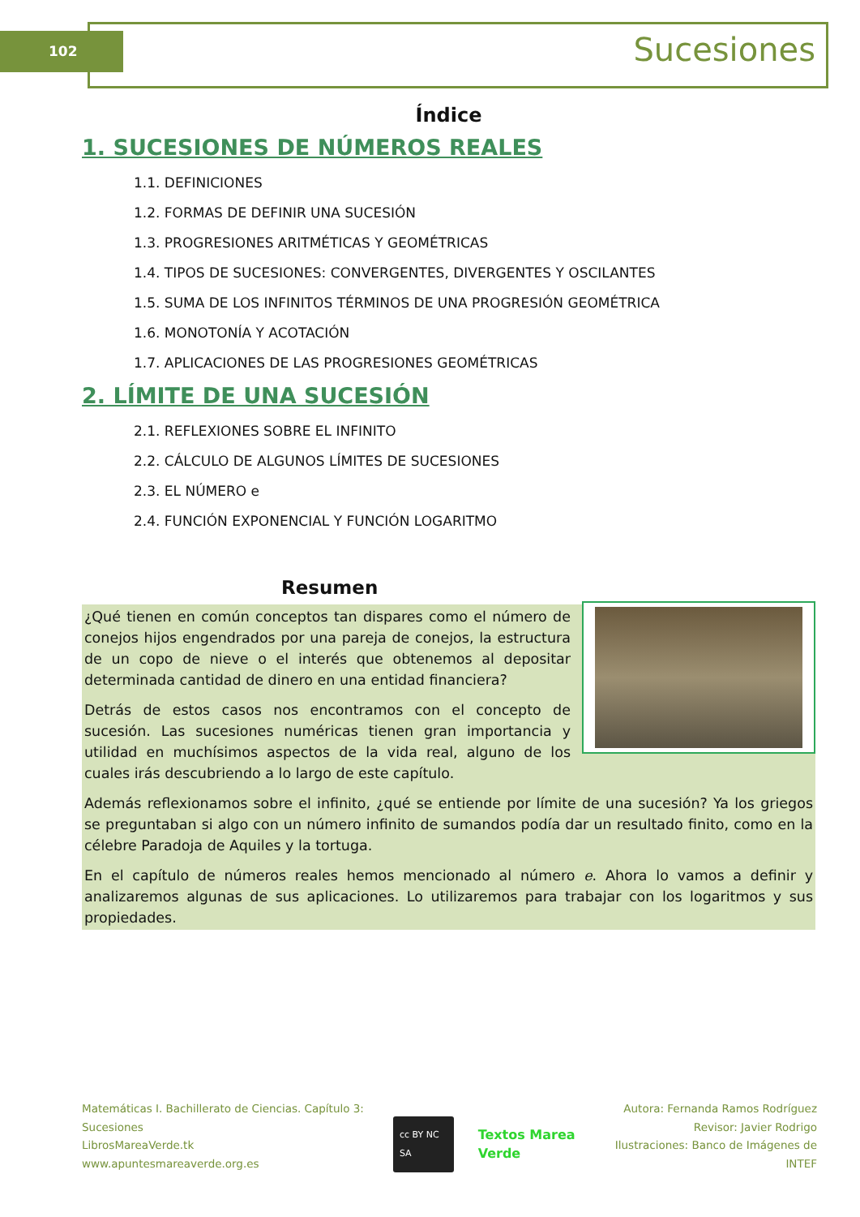102 Sucesiones
Índice
1. SUCESIONES DE NÚMEROS REALES
1.1. DEFINICIONES
1.2. FORMAS DE DEFINIR UNA SUCESIÓN
1.3. PROGRESIONES ARITMÉTICAS Y GEOMÉTRICAS
1.4. TIPOS DE SUCESIONES: CONVERGENTES, DIVERGENTES Y OSCILANTES
1.5. SUMA DE LOS INFINITOS TÉRMINOS DE UNA PROGRESIÓN GEOMÉTRICA
1.6. MONOTONÍA Y ACOTACIÓN
1.7. APLICACIONES DE LAS PROGRESIONES GEOMÉTRICAS
2. LÍMITE DE UNA SUCESIÓN
2.1. REFLEXIONES SOBRE EL INFINITO
2.2. CÁLCULO DE ALGUNOS LÍMITES DE SUCESIONES
2.3. EL NÚMERO e
2.4. FUNCIÓN EXPONENCIAL Y FUNCIÓN LOGARITMO
Resumen
¿Qué tienen en común conceptos tan dispares como el número de conejos hijos engendrados por una pareja de conejos, la estructura de un copo de nieve o el interés que obtenemos al depositar determinada cantidad de dinero en una entidad financiera?
Detrás de estos casos nos encontramos con el concepto de sucesión. Las sucesiones numéricas tienen gran importancia y utilidad en muchísimos aspectos de la vida real, alguno de los cuales irás descubriendo a lo largo de este capítulo.
Además reflexionamos sobre el infinito, ¿qué se entiende por límite de una sucesión? Ya los griegos se preguntaban si algo con un número infinito de sumandos podía dar un resultado finito, como en la célebre Paradoja de Aquiles y la tortuga.
En el capítulo de números reales hemos mencionado al número e. Ahora lo vamos a definir y analizaremos algunas de sus aplicaciones. Lo utilizaremos para trabajar con los logaritmos y sus propiedades.
Matemáticas I. Bachillerato de Ciencias. Capítulo 3: Sucesiones
LibrosMareaVerde.tk
www.apuntesmareaverde.org.es
cc BY NC SA Textos Marea Verde
Autora: Fernanda Ramos Rodríguez
Revisor: Javier Rodrigo
Ilustraciones: Banco de Imágenes de INTEF